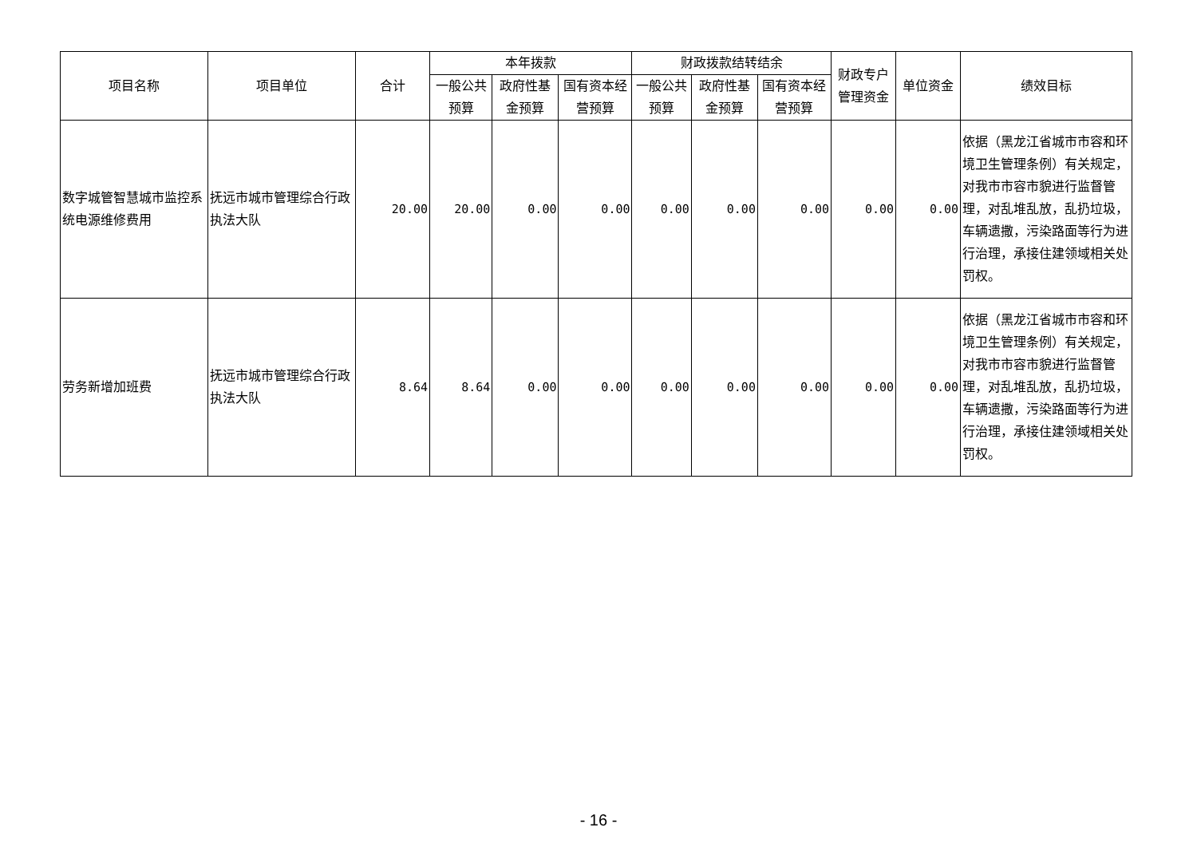| 项目名称 | 项目单位 | 合计 | 本年拨款 | | | 财政拨款结转结余 | | | 财政专户管理资金 | 单位资金 | 绩效目标 |
| --- | --- | --- | --- | --- | --- | --- | --- | --- | --- | --- | --- |
| | | | 一般公共预算 | 政府性基金预算 | 国有资本经营预算 | 一般公共预算 | 政府性基金预算 | 国有资本经营预算 | | | |
| 数字城管智慧城市监控系统电源维修费用 | 抚远市城市管理综合行政执法大队 | 20.00 | 20.00 | 0.00 | 0.00 | 0.00 | 0.00 | 0.00 | 0.00 | 0.00 | 依据（黑龙江省城市市容和环境卫生管理条例）有关规定，对我市市容市貌进行监督管理，对乱堆乱放，乱扔垃圾，车辆遗撒，污染路面等行为进行治理，承接住建领域相关处罚权。 |
| 劳务新增加班费 | 抚远市城市管理综合行政执法大队 | 8.64 | 8.64 | 0.00 | 0.00 | 0.00 | 0.00 | 0.00 | 0.00 | 0.00 | 依据（黑龙江省城市市容和环境卫生管理条例）有关规定，对我市市容市貌进行监督管理，对乱堆乱放，乱扔垃圾，车辆遗撒，污染路面等行为进行治理，承接住建领域相关处罚权。 |
- 16 -